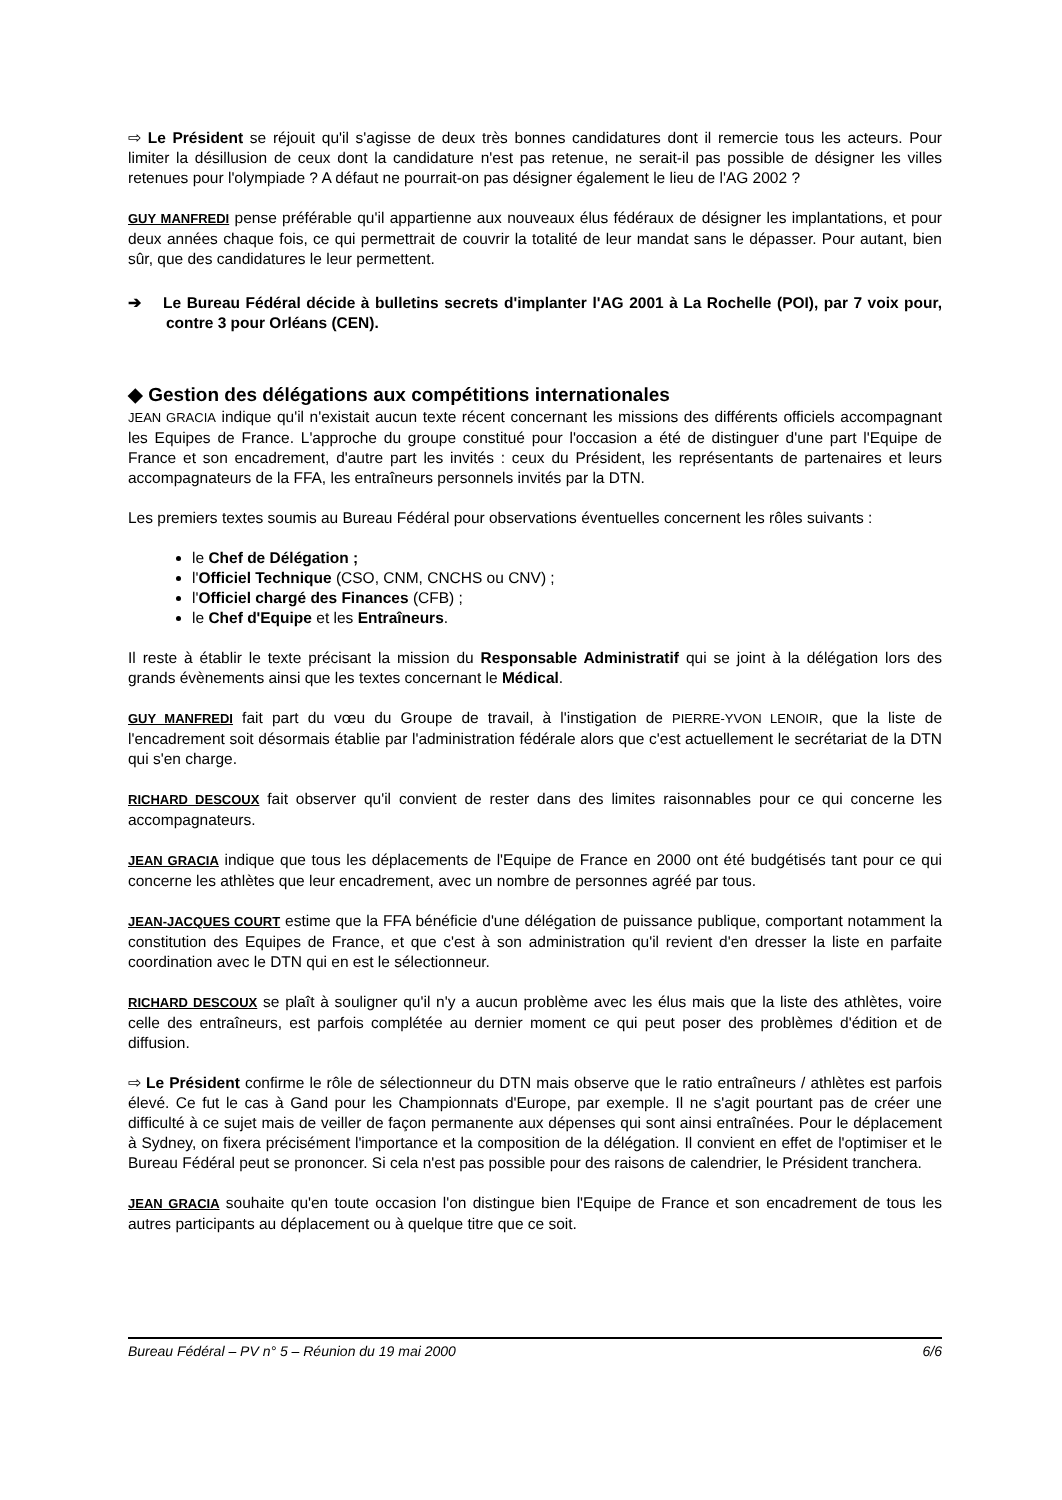⇨ Le Président se réjouit qu'il s'agisse de deux très bonnes candidatures dont il remercie tous les acteurs. Pour limiter la désillusion de ceux dont la candidature n'est pas retenue, ne serait-il pas possible de désigner les villes retenues pour l'olympiade ? A défaut ne pourrait-on pas désigner également le lieu de l'AG 2002 ?
GUY MANFREDI pense préférable qu'il appartienne aux nouveaux élus fédéraux de désigner les implantations, et pour deux années chaque fois, ce qui permettrait de couvrir la totalité de leur mandat sans le dépasser. Pour autant, bien sûr, que des candidatures le leur permettent.
➔ Le Bureau Fédéral décide à bulletins secrets d'implanter l'AG 2001 à La Rochelle (POI), par 7 voix pour, contre 3 pour Orléans (CEN).
◆ Gestion des délégations aux compétitions internationales
JEAN GRACIA indique qu'il n'existait aucun texte récent concernant les missions des différents officiels accompagnant les Equipes de France. L'approche du groupe constitué pour l'occasion a été de distinguer d'une part l'Equipe de France et son encadrement, d'autre part les invités : ceux du Président, les représentants de partenaires et leurs accompagnateurs de la FFA, les entraîneurs personnels invités par la DTN.
Les premiers textes soumis au Bureau Fédéral pour observations éventuelles concernent les rôles suivants :
le Chef de Délégation ;
l'Officiel Technique (CSO, CNM, CNCHS ou CNV) ;
l'Officiel chargé des Finances (CFB) ;
le Chef d'Equipe et les Entraîneurs.
Il reste à établir le texte précisant la mission du Responsable Administratif qui se joint à la délégation lors des grands évènements ainsi que les textes concernant le Médical.
GUY MANFREDI fait part du vœu du Groupe de travail, à l'instigation de PIERRE-YVON LENOIR, que la liste de l'encadrement soit désormais établie par l'administration fédérale alors que c'est actuellement le secrétariat de la DTN qui s'en charge.
RICHARD DESCOUX fait observer qu'il convient de rester dans des limites raisonnables pour ce qui concerne les accompagnateurs.
JEAN GRACIA indique que tous les déplacements de l'Equipe de France en 2000 ont été budgétisés tant pour ce qui concerne les athlètes que leur encadrement, avec un nombre de personnes agréé par tous.
JEAN-JACQUES COURT estime que la FFA bénéficie d'une délégation de puissance publique, comportant notamment la constitution des Equipes de France, et que c'est à son administration qu'il revient d'en dresser la liste en parfaite coordination avec le DTN qui en est le sélectionneur.
RICHARD DESCOUX se plaît à souligner qu'il n'y a aucun problème avec les élus mais que la liste des athlètes, voire celle des entraîneurs, est parfois complétée au dernier moment ce qui peut poser des problèmes d'édition et de diffusion.
⇨ Le Président confirme le rôle de sélectionneur du DTN mais observe que le ratio entraîneurs / athlètes est parfois élevé. Ce fut le cas à Gand pour les Championnats d'Europe, par exemple. Il ne s'agit pourtant pas de créer une difficulté à ce sujet mais de veiller de façon permanente aux dépenses qui sont ainsi entraînées. Pour le déplacement à Sydney, on fixera précisément l'importance et la composition de la délégation. Il convient en effet de l'optimiser et le Bureau Fédéral peut se prononcer. Si cela n'est pas possible pour des raisons de calendrier, le Président tranchera.
JEAN GRACIA souhaite qu'en toute occasion l'on distingue bien l'Equipe de France et son encadrement de tous les autres participants au déplacement ou à quelque titre que ce soit.
Bureau Fédéral – PV n° 5 – Réunion du 19 mai 2000 6/6